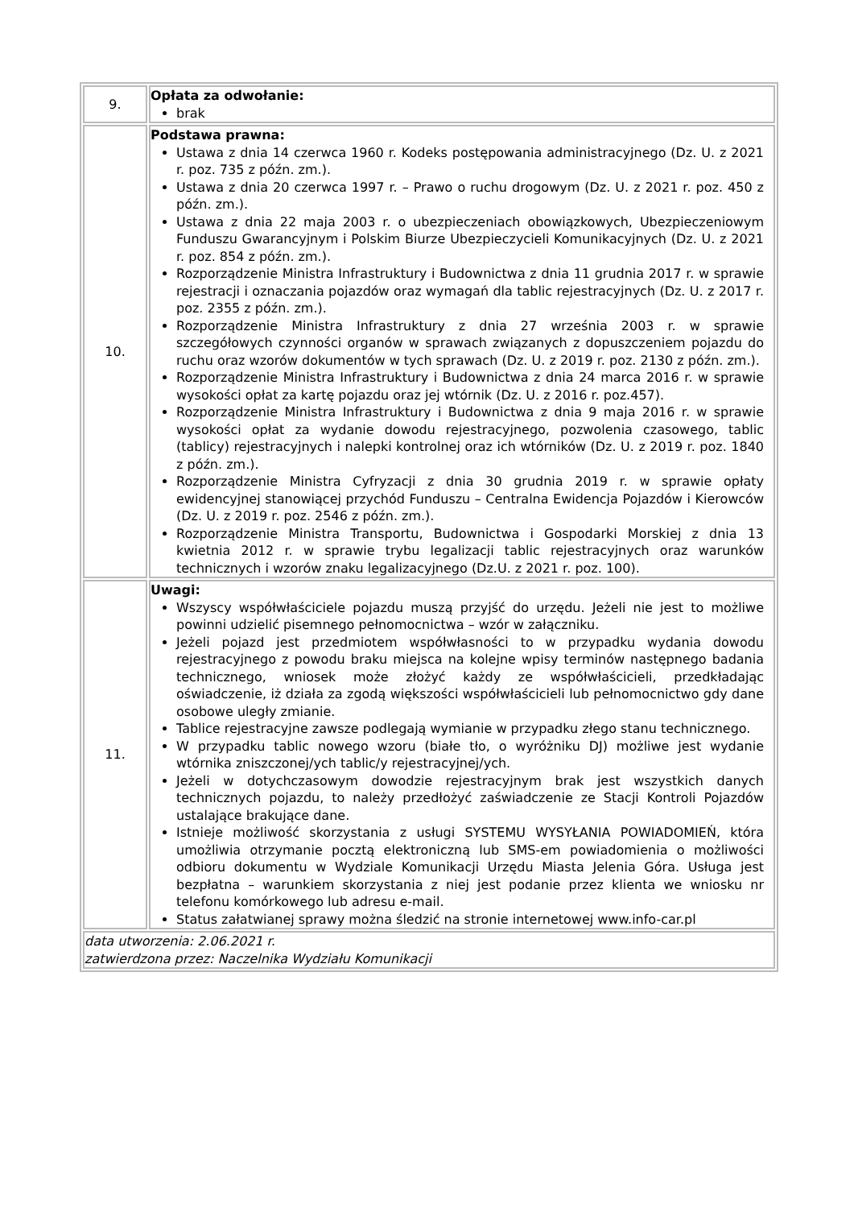| 9. | Opłata za odwołanie: brak |
| 10. | Podstawa prawna: Ustawa z dnia 14 czerwca 1960 r. Kodeks postępowania administracyjnego (Dz. U. z 2021 r. poz. 735 z późn. zm.). Ustawa z dnia 20 czerwca 1997 r. – Prawo o ruchu drogowym (Dz. U. z 2021 r. poz. 450 z późn. zm.). Ustawa z dnia 22 maja 2003 r. o ubezpieczeniach obowiązkowych, Ubezpieczeniowym Funduszu Gwarancyjnym i Polskim Biurze Ubezpieczycieli Komunikacyjnych (Dz. U. z 2021 r. poz. 854 z późn. zm.). Rozporządzenie Ministra Infrastruktury i Budownictwa z dnia 11 grudnia 2017 r. w sprawie rejestracji i oznaczania pojazdów oraz wymagań dla tablic rejestracyjnych (Dz. U. z 2017 r. poz. 2355 z późn. zm.). Rozporządzenie Ministra Infrastruktury z dnia 27 września 2003 r. w sprawie szczegółowych czynności organów w sprawach związanych z dopuszczeniem pojazdu do ruchu oraz wzorów dokumentów w tych sprawach (Dz. U. z 2019 r. poz. 2130 z późn. zm.). Rozporządzenie Ministra Infrastruktury i Budownictwa z dnia 24 marca 2016 r. w sprawie wysokości opłat za kartę pojazdu oraz jej wtórnik (Dz. U. z 2016 r. poz.457). Rozporządzenie Ministra Infrastruktury i Budownictwa z dnia 9 maja 2016 r. w sprawie wysokości opłat za wydanie dowodu rejestracyjnego, pozwolenia czasowego, tablic (tablicy) rejestracyjnych i nalepki kontrolnej oraz ich wtórników (Dz. U. z 2019 r. poz. 1840 z późn. zm.). Rozporządzenie Ministra Cyfryzacji z dnia 30 grudnia 2019 r. w sprawie opłaty ewidencyjnej stanowiącej przychód Funduszu – Centralna Ewidencja Pojazdów i Kierowców (Dz. U. z 2019 r. poz. 2546 z późn. zm.). Rozporządzenie Ministra Transportu, Budownictwa i Gospodarki Morskiej z dnia 13 kwietnia 2012 r. w sprawie trybu legalizacji tablic rejestracyjnych oraz warunków technicznych i wzorów znaku legalizacyjnego (Dz.U. z 2021 r. poz. 100). |
| 11. | Uwagi: Wszyscy współwłaściciele pojazdu muszą przyjść do urzędu. Jeżeli nie jest to możliwe powinni udzielić pisemnego pełnomocnictwa – wzór w załączniku. Jeżeli pojazd jest przedmiotem współwłasności to w przypadku wydania dowodu rejestracyjnego z powodu braku miejsca na kolejne wpisy terminów następnego badania technicznego, wniosek może złożyć każdy ze współwłaścicieli, przedkładając oświadczenie, iż działa za zgodą większości współwłaścicieli lub pełnomocnictwo gdy dane osobowe uległy zmianie. Tablice rejestracyjne zawsze podlegają wymianie w przypadku złego stanu technicznego. W przypadku tablic nowego wzoru (białe tło, o wyróżniku DJ) możliwe jest wydanie wtórnika zniszczonej/ych tablic/y rejestracyjnej/ych. Jeżeli w dotychczasowym dowodzie rejestracyjnym brak jest wszystkich danych technicznych pojazdu, to należy przedłożyć zaświadczenie ze Stacji Kontroli Pojazdów ustalające brakujące dane. Istnieje możliwość skorzystania z usługi SYSTEMU WYSYŁANIA POWIADOMIEŃ, która umożliwia otrzymanie pocztą elektroniczną lub SMS-em powiadomienia o możliwości odbioru dokumentu w Wydziale Komunikacji Urzędu Miasta Jelenia Góra. Usługa jest bezpłatna – warunkiem skorzystania z niej jest podanie przez klienta we wniosku nr telefonu komórkowego lub adresu e-mail. Status załatwianej sprawy można śledzić na stronie internetowej www.info-car.pl |
| data utworzenia: 2.06.2021 r. zatwierdzona przez: Naczelnika Wydziału Komunikacji | |